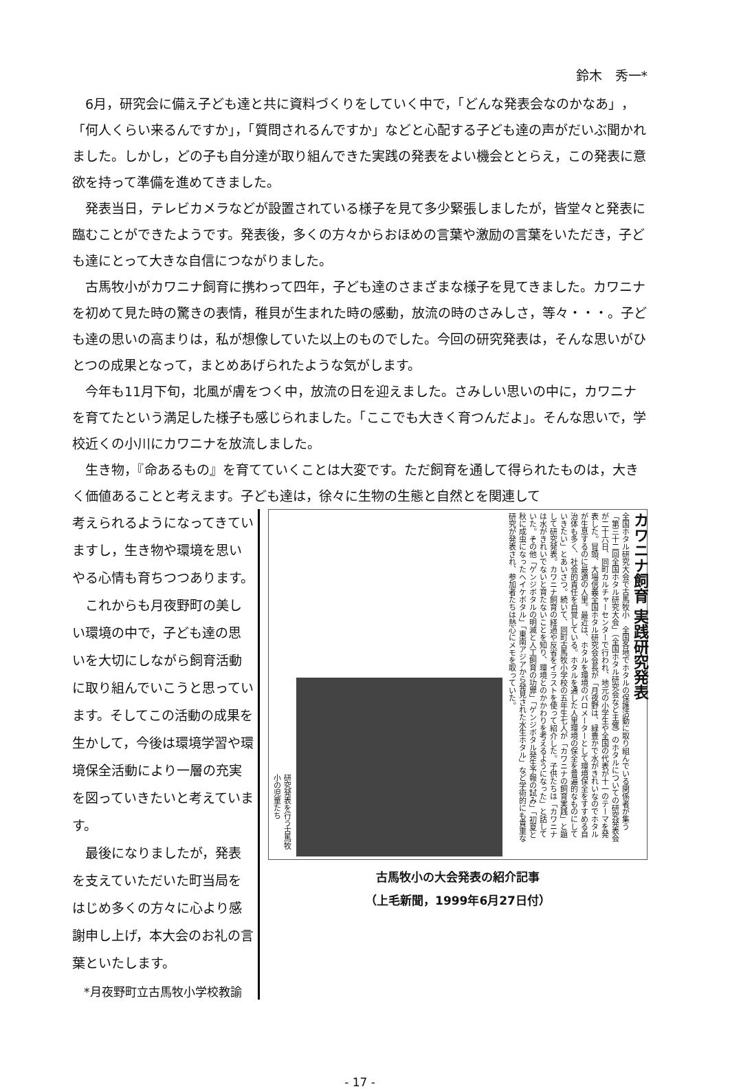鈴木　秀一*
6月，研究会に備え子ども達と共に資料づくりをしていく中で，「どんな発表会なのかなあ」，「何人くらい来るんですか」，「質問されるんですか」などと心配する子ども達の声がだいぶ聞かれました。しかし，どの子も自分達が取り組んできた実践の発表をよい機会ととらえ，この発表に意欲を持って準備を進めてきました。
発表当日，テレビカメラなどが設置されている様子を見て多少緊張しましたが，皆堂々と発表に臨むことができたようです。発表後，多くの方々からおほめの言葉や激励の言葉をいただき，子ども達にとって大きな自信につながりました。
古馬牧小がカワニナ飼育に携わって四年，子ども達のさまざまな様子を見てきました。カワニナを初めて見た時の驚きの表情，稚貝が生まれた時の感動，放流の時のさみしさ，等々・・・。子ども達の思いの高まりは，私が想像していた以上のものでした。今回の研究発表は，そんな思いがひとつの成果となって，まとめあげられたような気がします。
今年も11月下旬，北風が膚をつく中，放流の日を迎えました。さみしい思いの中に，カワニナを育てたという満足した様子も感じられました。「ここでも大きく育つんだよ」。そんな思いで，学校近くの小川にカワニナを放流しました。
生き物，『命あるもの』を育てていくことは大変です。ただ飼育を通して得られたものは，大きく価値あることと考えます。子ども達は，徐々に生物の生態と自然とを関連して
考えられるようになってきていますし，生き物や環境を思いやる心情も育ちつつあります。
これからも月夜野町の美しい環境の中で，子ども達の思いを大切にしながら飼育活動に取り組んでいこうと思っています。そしてこの活動の成果を生かして，今後は環境学習や環境保全活動により一層の充実を図っていきたいと考えています。
最後になりましたが，発表を支えていただいた町当局をはじめ多くの方々に心より感謝申し上げ，本大会のお礼の言葉といたします。
*月夜野町立古馬牧小学校教諭
カワニナ飼育 実践研究発表
全国ホタル研究大会で古馬牧小　全国各地でホタルの保護活動に取り組んでいる関係者が集う「第三十二回全国ホタル研究大会」（全国ホタル研究会など主催）のホタルについての研究発表会が二十六日、同町カルチャーセンターで行われ、地元の小学生や全国の代表が十一のテーマを発表した。冒頭、大場信義全国ホタル研究会会長が「月夜野は、緑豊かで水がきれいなのでホタルが生息するのに最適の人里。最近は、ホタルを環境のバロメーターとして環境保全をすすめる自治体も多く、社会的責任を自覚している。ホタルを通した人里環境の保全を普遍的なものにしていきたい」とあいさつ。続いて、同町古馬牧小学校の五年生七人が「カワニナの飼育実践」と題して研究発表。カワニナ飼育の経過や反省をイラストを使って紹介した。子供たちは「カワニナは水がきれいでないと育たないことを知り、環境とのかかわりを考えるようになった」と話していた。その他「ゲンジボタルの明滅と人工飼育の功罪」「ゲンジボタル発生予報の試み」「初夏と秋に成虫になったヘイケボタル」「東南アジアから発見された水生ホタル」など学術的にも貴重な研究が発表され、参加者たちは熱心にメモを取っていた。
研究発表を行う古馬牧小の児童たち
古馬牧小の大会発表の紹介記事
（上毛新聞，1999年6月27日付）
- 17 -